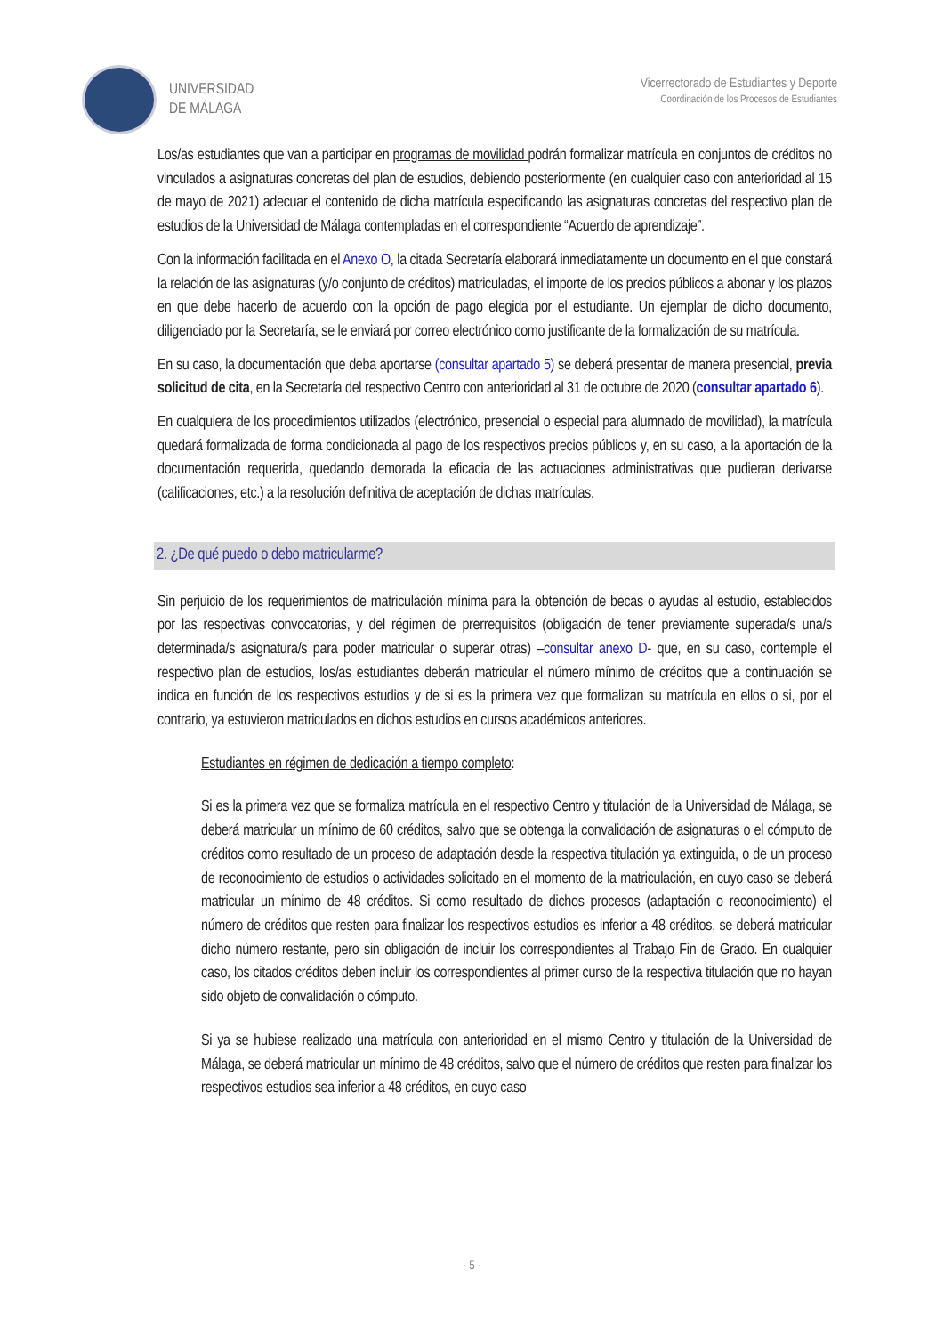UNIVERSIDAD
DE MÁLAGA
Vicerrectorado de Estudiantes y Deporte
Coordinación de los Procesos de Estudiantes
Los/as estudiantes que van a participar en programas de movilidad podrán formalizar matrícula en conjuntos de créditos no vinculados a asignaturas concretas del plan de estudios, debiendo posteriormente (en cualquier caso con anterioridad al 15 de mayo de 2021) adecuar el contenido de dicha matrícula especificando las asignaturas concretas del respectivo plan de estudios de la Universidad de Málaga contempladas en el correspondiente “Acuerdo de aprendizaje”.
Con la información facilitada en el Anexo O, la citada Secretaría elaborará inmediatamente un documento en el que constará la relación de las asignaturas (y/o conjunto de créditos) matriculadas, el importe de los precios públicos a abonar y los plazos en que debe hacerlo de acuerdo con la opción de pago elegida por el estudiante. Un ejemplar de dicho documento, diligenciado por la Secretaría, se le enviará por correo electrónico como justificante de la formalización de su matrícula.
En su caso, la documentación que deba aportarse (consultar apartado 5) se deberá presentar de manera presencial, previa solicitud de cita, en la Secretaría del respectivo Centro con anterioridad al 31 de octubre de 2020 (consultar apartado 6).
En cualquiera de los procedimientos utilizados (electrónico, presencial o especial para alumnado de movilidad), la matrícula quedará formalizada de forma condicionada al pago de los respectivos precios públicos y, en su caso, a la aportación de la documentación requerida, quedando demorada la eficacia de las actuaciones administrativas que pudieran derivarse (calificaciones, etc.) a la resolución definitiva de aceptación de dichas matrículas.
2. ¿De qué puedo o debo matricularme?
Sin perjuicio de los requerimientos de matriculación mínima para la obtención de becas o ayudas al estudio, establecidos por las respectivas convocatorias, y del régimen de prerrequisitos (obligación de tener previamente superada/s una/s determinada/s asignatura/s para poder matricular o superar otras) –consultar anexo D- que, en su caso, contemple el respectivo plan de estudios, los/as estudiantes deberán matricular el número mínimo de créditos que a continuación se indica en función de los respectivos estudios y de si es la primera vez que formalizan su matrícula en ellos o si, por el contrario, ya estuvieron matriculados en dichos estudios en cursos académicos anteriores.
Estudiantes en régimen de dedicación a tiempo completo:
Si es la primera vez que se formaliza matrícula en el respectivo Centro y titulación de la Universidad de Málaga, se deberá matricular un mínimo de 60 créditos, salvo que se obtenga la convalidación de asignaturas o el cómputo de créditos como resultado de un proceso de adaptación desde la respectiva titulación ya extinguida, o de un proceso de reconocimiento de estudios o actividades solicitado en el momento de la matriculación, en cuyo caso se deberá matricular un mínimo de 48 créditos. Si como resultado de dichos procesos (adaptación o reconocimiento) el número de créditos que resten para finalizar los respectivos estudios es inferior a 48 créditos, se deberá matricular dicho número restante, pero sin obligación de incluir los correspondientes al Trabajo Fin de Grado. En cualquier caso, los citados créditos deben incluir los correspondientes al primer curso de la respectiva titulación que no hayan sido objeto de convalidación o cómputo.
Si ya se hubiese realizado una matrícula con anterioridad en el mismo Centro y titulación de la Universidad de Málaga, se deberá matricular un mínimo de 48 créditos, salvo que el número de créditos que resten para finalizar los respectivos estudios sea inferior a 48 créditos, en cuyo caso
- 5 -